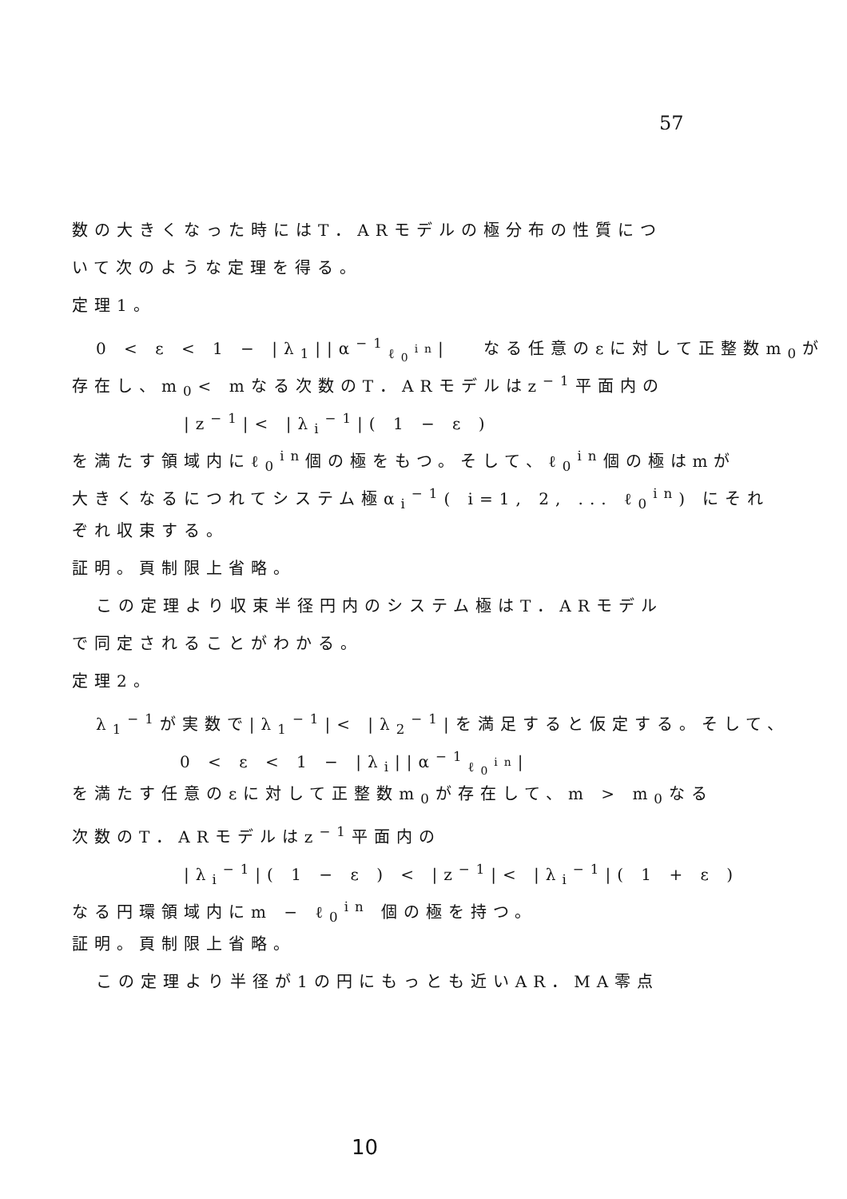57
数の大きくなった時にはT．ARモデルの極分布の性質につ
いて次のような定理を得る。
定理1。
0 < ε < 1 − |λ<sub>1</sub>||α<sup>−1</sup><sub>ℓ<sub>0</sub><sup>in</sup></sub>| 　なる任意のεに対して正整数m<sub>0</sub>が
存在し、m<sub>0</sub>< mなる次数のT．ARモデルはz<sup>−1</sup>平面内の
|z<sup>−1</sup>|< |λ<sub>i</sub><sup>−1</sup>|( 1 − ε )
を満たす領域内にℓ<sub>0</sub><sup>in</sup>個の極をもつ。そして、ℓ<sub>0</sub><sup>in</sup>個の極はmが
大きくなるにつれてシステム極α<sub>i</sub><sup>−1</sup>( i=1, 2, ... ℓ<sub>0</sub><sup>in</sup>) にそれ
ぞれ収束する。
証明。頁制限上省略。
この定理より収束半径円内のシステム極はT．ARモデル
で同定されることがわかる。
定理2。
λ<sub>1</sub><sup>−1</sup>が実数で|λ<sub>1</sub><sup>−1</sup>|< |λ<sub>2</sub><sup>−1</sup>|を満足すると仮定する。そして、
0 < ε < 1 − |λ<sub>i</sub>||α<sup>−1</sup><sub>ℓ<sub>0</sub><sup>in</sup></sub>|
を満たす任意のεに対して正整数m<sub>0</sub>が存在して、m > m<sub>0</sub>なる
次数のT．ARモデルはz<sup>−1</sup>平面内の
|λ<sub>i</sub><sup>−1</sup>|( 1 − ε ) < |z<sup>−1</sup>|< |λ<sub>i</sub><sup>−1</sup>|( 1 + ε )
なる円環領域内にm − ℓ<sub>0</sub><sup>in</sup> 個の極を持つ。
証明。頁制限上省略。
この定理より半径が1の円にもっとも近いAR．MA零点
10